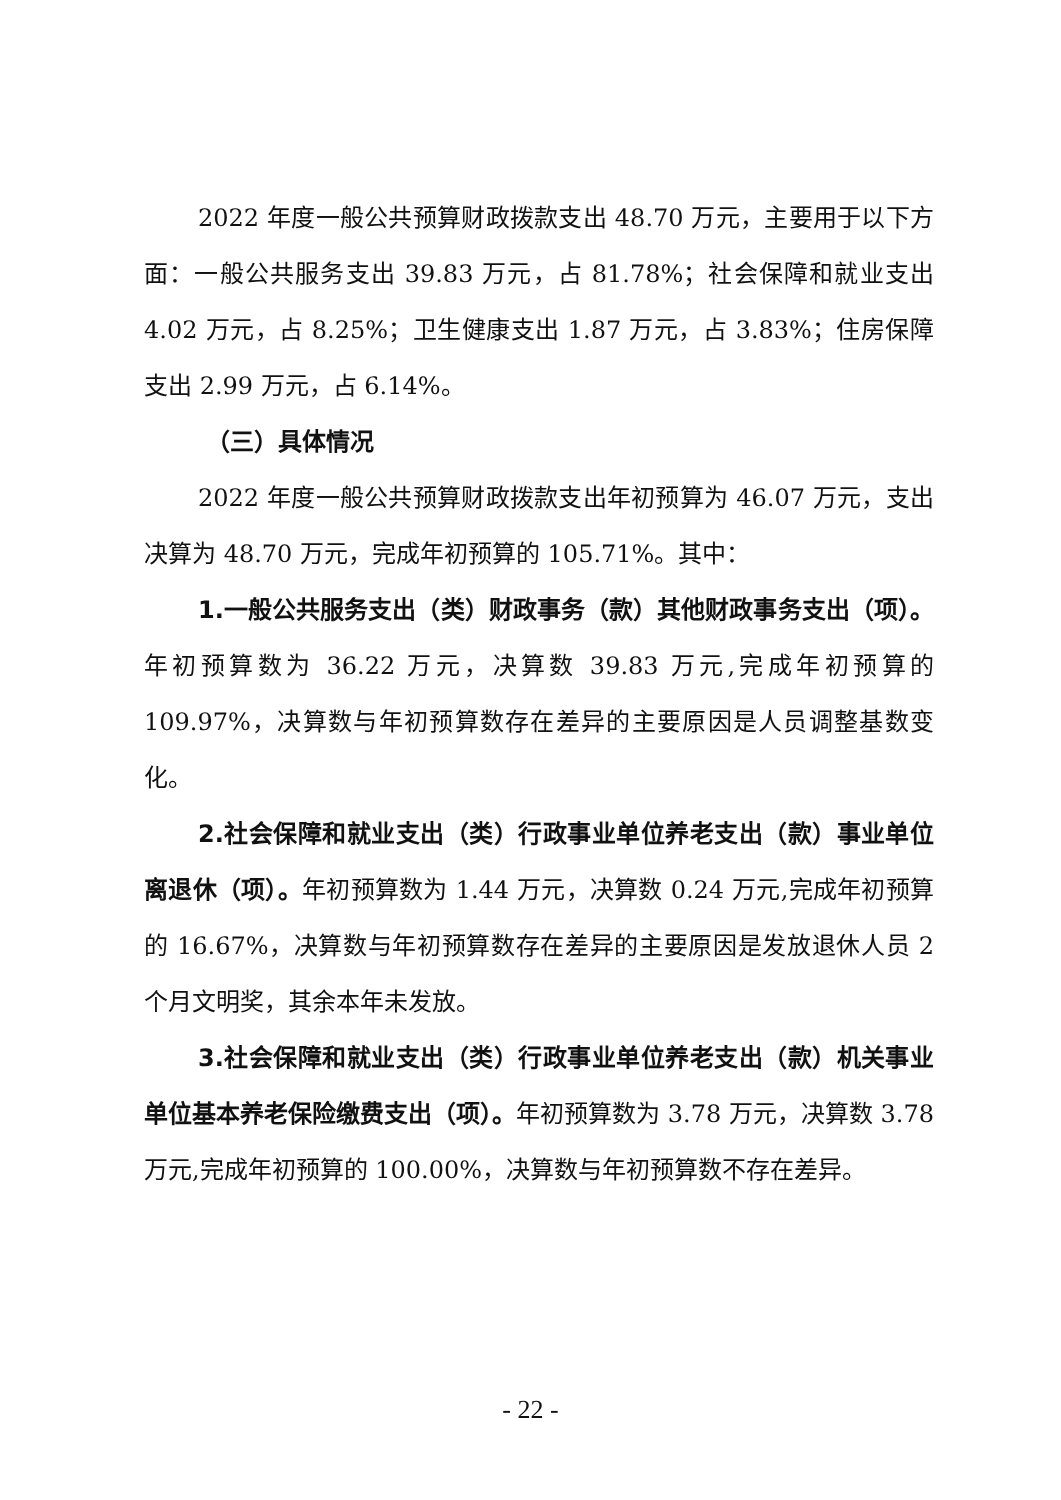2022 年度一般公共预算财政拨款支出 48.70 万元，主要用于以下方面：一般公共服务支出 39.83 万元，占 81.78%；社会保障和就业支出 4.02 万元，占 8.25%；卫生健康支出 1.87 万元，占 3.83%；住房保障支出 2.99 万元，占 6.14%。
（三）具体情况
2022 年度一般公共预算财政拨款支出年初预算为 46.07 万元，支出决算为 48.70 万元，完成年初预算的 105.71%。其中：
1.一般公共服务支出（类）财政事务（款）其他财政事务支出（项）。年初预算数为 36.22 万元，决算数 39.83 万元,完成年初预算的 109.97%，决算数与年初预算数存在差异的主要原因是人员调整基数变化。
2.社会保障和就业支出（类）行政事业单位养老支出（款）事业单位离退休（项）。年初预算数为 1.44 万元，决算数 0.24 万元,完成年初预算的 16.67%，决算数与年初预算数存在差异的主要原因是发放退休人员 2 个月文明奖，其余本年未发放。
3.社会保障和就业支出（类）行政事业单位养老支出（款）机关事业单位基本养老保险缴费支出（项）。年初预算数为 3.78 万元，决算数 3.78 万元,完成年初预算的 100.00%，决算数与年初预算数不存在差异。
- 22 -